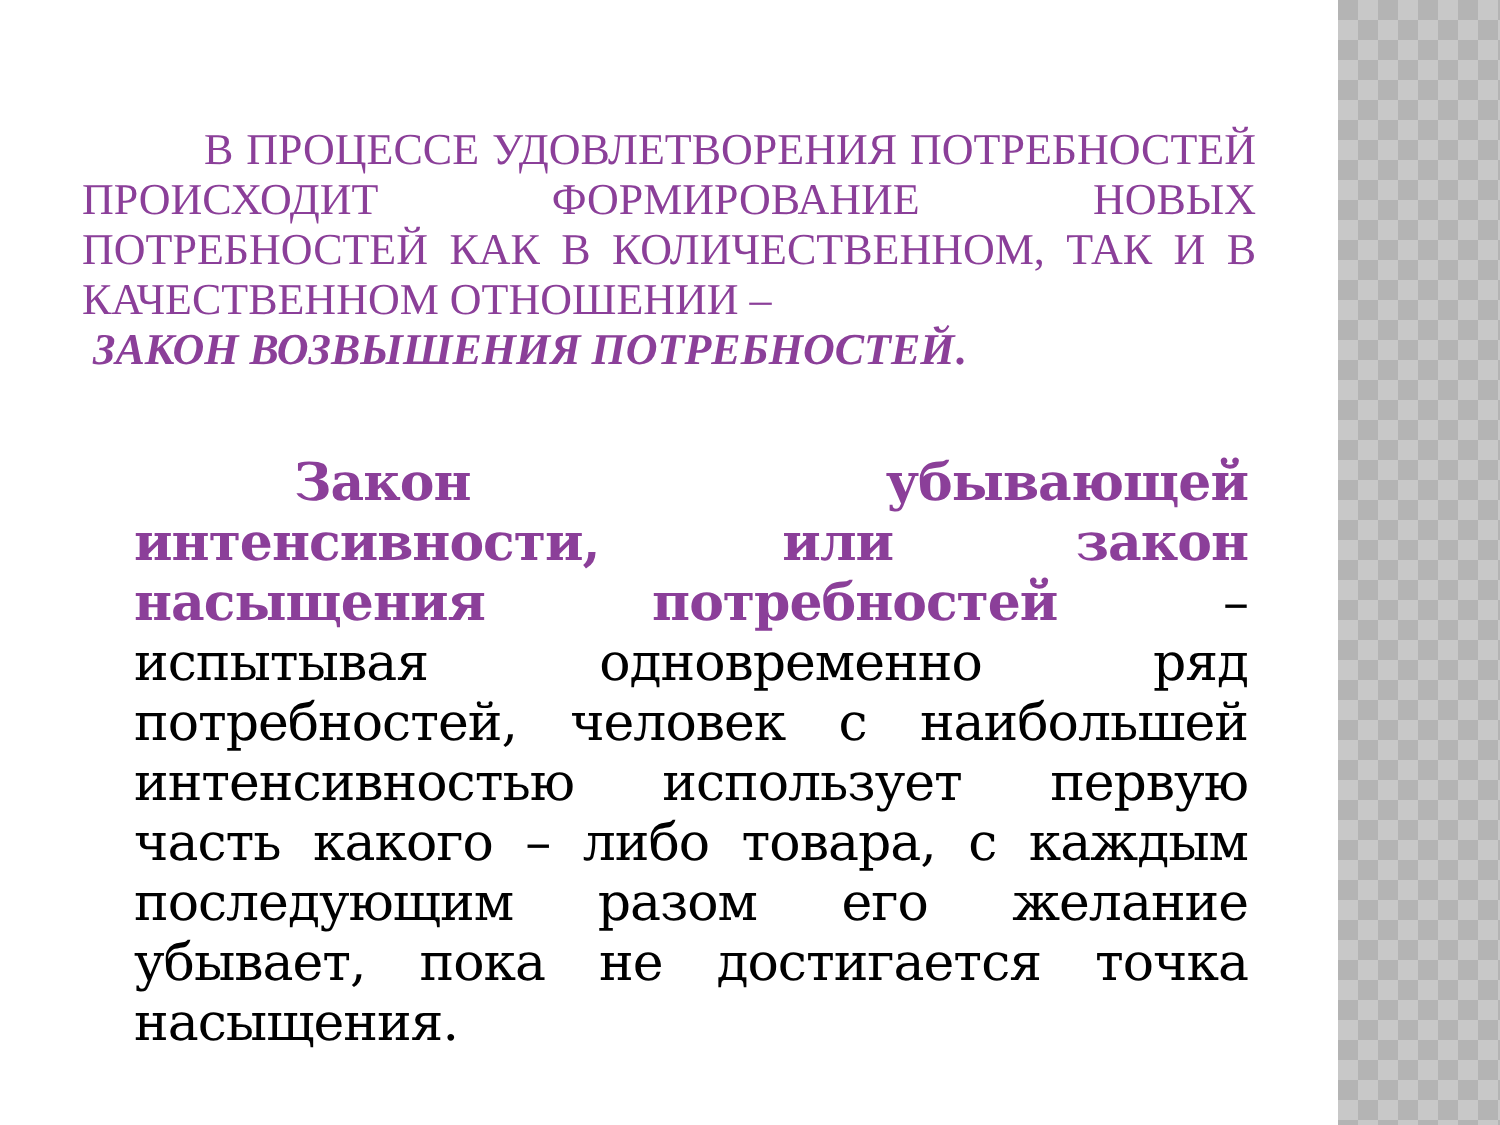В ПРОЦЕССЕ УДОВЛЕТВОРЕНИЯ ПОТРЕБНОСТЕЙ ПРОИСХОДИТ ФОРМИРОВАНИЕ НОВЫХ ПОТРЕБНОСТЕЙ КАК В КОЛИЧЕСТВЕННОМ, ТАК И В КАЧЕСТВЕННОМ ОТНОШЕНИИ –
ЗАКОН ВОЗВЫШЕНИЯ ПОТРЕБНОСТЕЙ.
Закон убывающей интенсивности, или закон насыщения потребностей – испытывая одновременно ряд потребностей, человек с наибольшей интенсивностью использует первую часть какого – либо товара, с каждым последующим разом его желание убывает, пока не достигается точка насыщения.